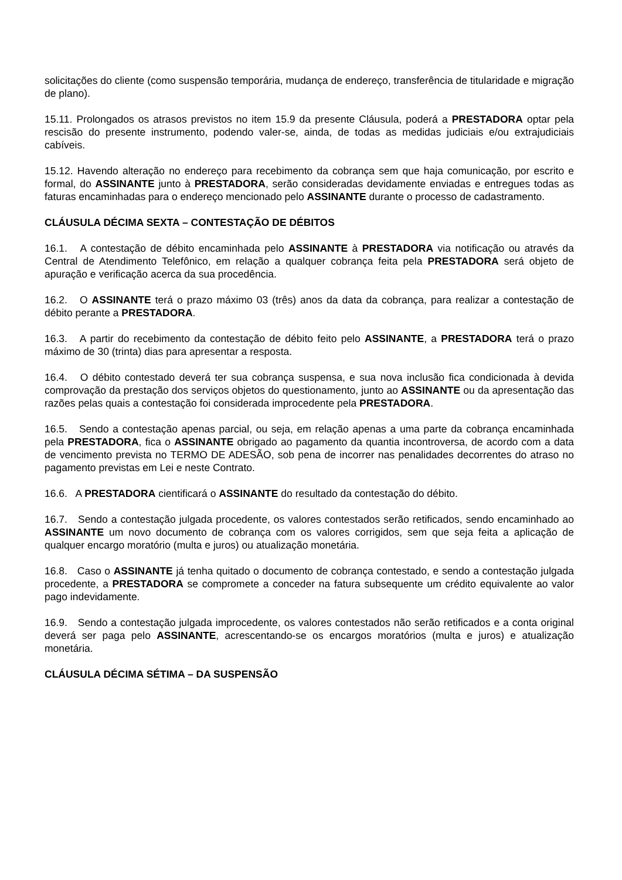solicitações do cliente (como suspensão temporária, mudança de endereço, transferência de titularidade e migração de plano).
15.11. Prolongados os atrasos previstos no item 15.9 da presente Cláusula, poderá a PRESTADORA optar pela rescisão do presente instrumento, podendo valer-se, ainda, de todas as medidas judiciais e/ou extrajudiciais cabíveis.
15.12. Havendo alteração no endereço para recebimento da cobrança sem que haja comunicação, por escrito e formal, do ASSINANTE junto à PRESTADORA, serão consideradas devidamente enviadas e entregues todas as faturas encaminhadas para o endereço mencionado pelo ASSINANTE durante o processo de cadastramento.
CLÁUSULA DÉCIMA SEXTA – CONTESTAÇÃO DE DÉBITOS
16.1. A contestação de débito encaminhada pelo ASSINANTE à PRESTADORA via notificação ou através da Central de Atendimento Telefônico, em relação a qualquer cobrança feita pela PRESTADORA será objeto de apuração e verificação acerca da sua procedência.
16.2. O ASSINANTE terá o prazo máximo 03 (três) anos da data da cobrança, para realizar a contestação de débito perante a PRESTADORA.
16.3. A partir do recebimento da contestação de débito feito pelo ASSINANTE, a PRESTADORA terá o prazo máximo de 30 (trinta) dias para apresentar a resposta.
16.4. O débito contestado deverá ter sua cobrança suspensa, e sua nova inclusão fica condicionada à devida comprovação da prestação dos serviços objetos do questionamento, junto ao ASSINANTE ou da apresentação das razões pelas quais a contestação foi considerada improcedente pela PRESTADORA.
16.5. Sendo a contestação apenas parcial, ou seja, em relação apenas a uma parte da cobrança encaminhada pela PRESTADORA, fica o ASSINANTE obrigado ao pagamento da quantia incontroversa, de acordo com a data de vencimento prevista no TERMO DE ADESÃO, sob pena de incorrer nas penalidades decorrentes do atraso no pagamento previstas em Lei e neste Contrato.
16.6. A PRESTADORA cientificará o ASSINANTE do resultado da contestação do débito.
16.7. Sendo a contestação julgada procedente, os valores contestados serão retificados, sendo encaminhado ao ASSINANTE um novo documento de cobrança com os valores corrigidos, sem que seja feita a aplicação de qualquer encargo moratório (multa e juros) ou atualização monetária.
16.8. Caso o ASSINANTE já tenha quitado o documento de cobrança contestado, e sendo a contestação julgada procedente, a PRESTADORA se compromete a conceder na fatura subsequente um crédito equivalente ao valor pago indevidamente.
16.9. Sendo a contestação julgada improcedente, os valores contestados não serão retificados e a conta original deverá ser paga pelo ASSINANTE, acrescentando-se os encargos moratórios (multa e juros) e atualização monetária.
CLÁUSULA DÉCIMA SÉTIMA – DA SUSPENSÃO